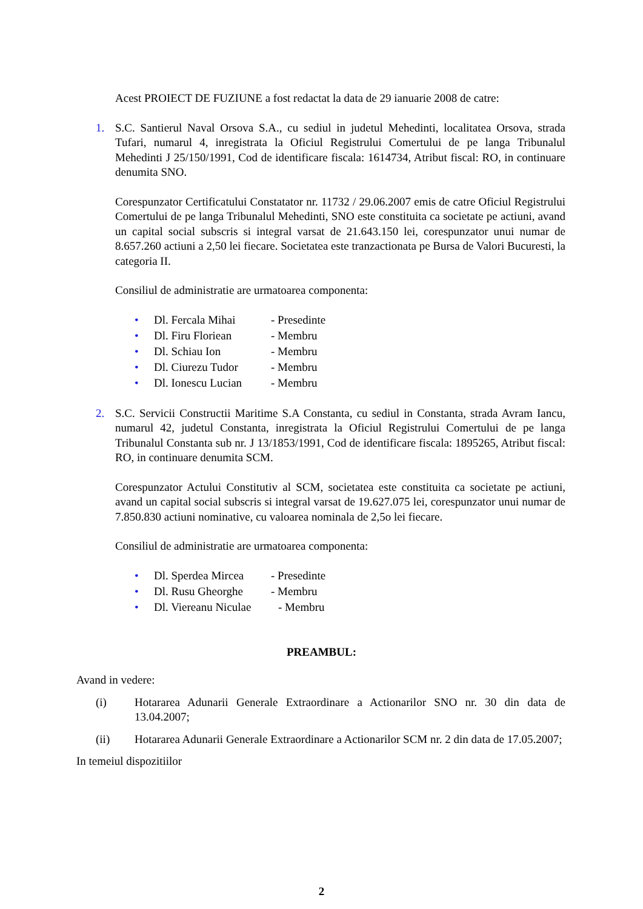Acest PROIECT DE FUZIUNE a fost redactat la data de 29 ianuarie 2008 de catre:
1. S.C. Santierul Naval Orsova S.A., cu sediul in judetul Mehedinti, localitatea Orsova, strada Tufari, numarul 4, inregistrata la Oficiul Registrului Comertului de pe langa Tribunalul Mehedinti J 25/150/1991, Cod de identificare fiscala: 1614734, Atribut fiscal: RO, in continuare denumita SNO.
Corespunzator Certificatului Constatator nr. 11732 / 29.06.2007 emis de catre Oficiul Registrului Comertului de pe langa Tribunalul Mehedinti, SNO este constituita ca societate pe actiuni, avand un capital social subscris si integral varsat de 21.643.150 lei, corespunzator unui numar de 8.657.260 actiuni a 2,50 lei fiecare. Societatea este tranzactionata pe Bursa de Valori Bucuresti, la categoria II.
Consiliul de administratie are urmatoarea componenta:
• Dl. Fercala Mihai - Presedinte
• Dl. Firu Floriean - Membru
• Dl. Schiau Ion - Membru
• Dl. Ciurezu Tudor - Membru
• Dl. Ionescu Lucian - Membru
2. S.C. Servicii Constructii Maritime S.A Constanta, cu sediul in Constanta, strada Avram Iancu, numarul 42, judetul Constanta, inregistrata la Oficiul Registrului Comertului de pe langa Tribunalul Constanta sub nr. J 13/1853/1991, Cod de identificare fiscala: 1895265, Atribut fiscal: RO, in continuare denumita SCM.
Corespunzator Actului Constitutiv al SCM, societatea este constituita ca societate pe actiuni, avand un capital social subscris si integral varsat de 19.627.075 lei, corespunzator unui numar de 7.850.830 actiuni nominative, cu valoarea nominala de 2,5o lei fiecare.
Consiliul de administratie are urmatoarea componenta:
• Dl. Sperdea Mircea - Presedinte
• Dl. Rusu Gheorghe - Membru
• Dl. Viereanu Niculae - Membru
PREAMBUL:
Avand in vedere:
(i) Hotararea Adunarii Generale Extraordinare a Actionarilor SNO nr. 30 din data de 13.04.2007;
(ii) Hotararea Adunarii Generale Extraordinare a Actionarilor SCM nr. 2 din data de 17.05.2007;
In temeiul dispozitiilor
2